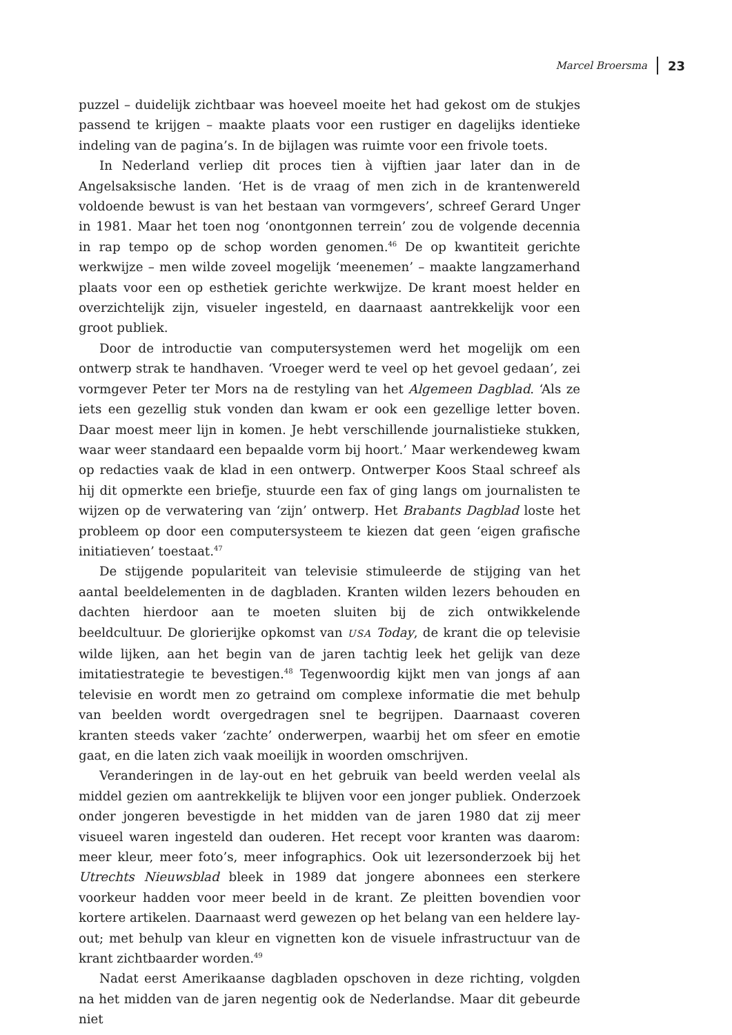Marcel Broersma 23
puzzel – duidelijk zichtbaar was hoeveel moeite het had gekost om de stukjes passend te krijgen – maakte plaats voor een rustiger en dagelijks identieke indeling van de pagina’s. In de bijlagen was ruimte voor een frivole toets.
In Nederland verliep dit proces tien à vijftien jaar later dan in de Angelsaksische landen. ‘Het is de vraag of men zich in de krantenwereld voldoende bewust is van het bestaan van vormgevers’, schreef Gerard Unger in 1981. Maar het toen nog ‘onontgonnen terrein’ zou de volgende decennia in rap tempo op de schop worden genomen.<sup>46</sup> De op kwantiteit gerichte werkwijze – men wilde zoveel mogelijk ‘meenemen’ – maakte langzamerhand plaats voor een op esthetiek gerichte werkwijze. De krant moest helder en overzichtelijk zijn, visueler ingesteld, en daarnaast aantrekkelijk voor een groot publiek.
Door de introductie van computersystemen werd het mogelijk om een ontwerp strak te handhaven. ‘Vroeger werd te veel op het gevoel gedaan’, zei vormgever Peter ter Mors na de restyling van het Algemeen Dagblad. ‘Als ze iets een gezellig stuk vonden dan kwam er ook een gezellige letter boven. Daar moest meer lijn in komen. Je hebt verschillende journalistieke stukken, waar weer standaard een bepaalde vorm bij hoort.’ Maar werkendeweg kwam op redacties vaak de klad in een ontwerp. Ontwerper Koos Staal schreef als hij dit opmerkte een briefje, stuurde een fax of ging langs om journalisten te wijzen op de verwatering van ‘zijn’ ontwerp. Het Brabants Dagblad loste het probleem op door een computersysteem te kiezen dat geen ‘eigen grafische initiatieven’ toestaat.<sup>47</sup>
De stijgende populariteit van televisie stimuleerde de stijging van het aantal beeldelementen in de dagbladen. Kranten wilden lezers behouden en dachten hierdoor aan te moeten sluiten bij de zich ontwikkelende beeldcultuur. De glorierijke opkomst van USA Today, de krant die op televisie wilde lijken, aan het begin van de jaren tachtig leek het gelijk van deze imitatiestrategie te bevestigen.<sup>48</sup> Tegenwoordig kijkt men van jongs af aan televisie en wordt men zo getraind om complexe informatie die met behulp van beelden wordt overgedragen snel te begrijpen. Daarnaast coveren kranten steeds vaker ‘zachte’ onderwerpen, waarbij het om sfeer en emotie gaat, en die laten zich vaak moeilijk in woorden omschrijven.
Veranderingen in de lay-out en het gebruik van beeld werden veelal als middel gezien om aantrekkelijk te blijven voor een jonger publiek. Onderzoek onder jongeren bevestigde in het midden van de jaren 1980 dat zij meer visueel waren ingesteld dan ouderen. Het recept voor kranten was daarom: meer kleur, meer foto’s, meer infographics. Ook uit lezersonderzoek bij het Utrechts Nieuwsblad bleek in 1989 dat jongere abonnees een sterkere voorkeur hadden voor meer beeld in de krant. Ze pleitten bovendien voor kortere artikelen. Daarnaast werd gewezen op het belang van een heldere lay-out; met behulp van kleur en vignetten kon de visuele infrastructuur van de krant zichtbaarder worden.<sup>49</sup>
Nadat eerst Amerikaanse dagbladen opschoven in deze richting, volgden na het midden van de jaren negentig ook de Nederlandse. Maar dit gebeurde niet